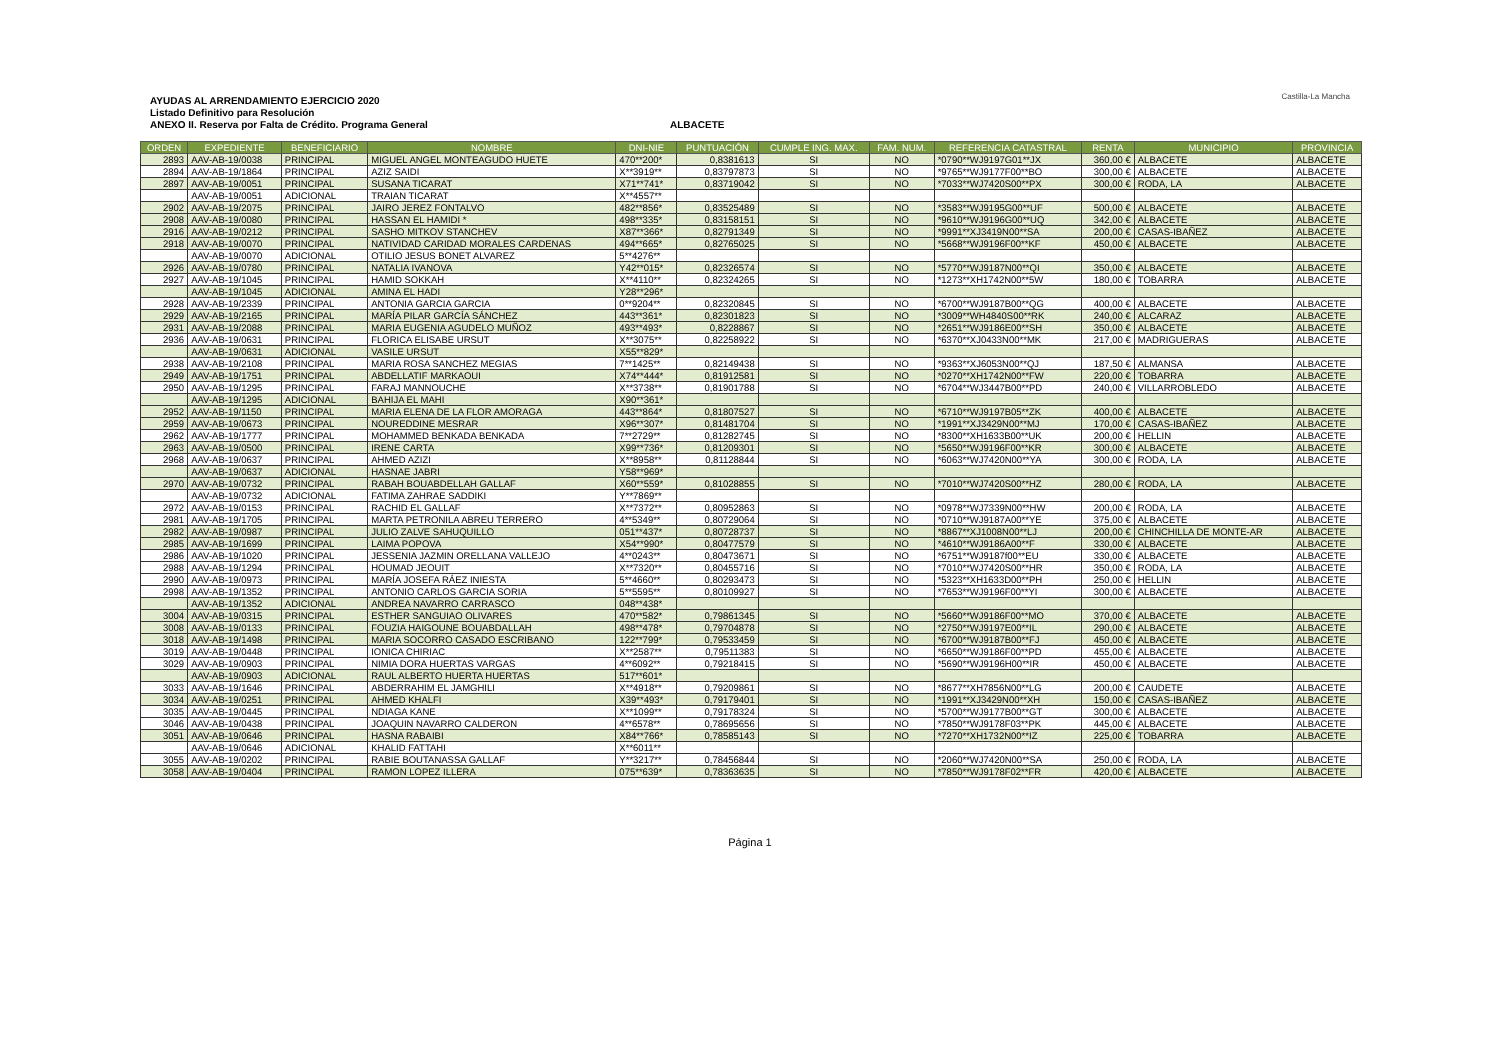AYUDAS AL ARRENDAMIENTO EJERCICIO 2020
Listado Definitivo para Resolución
ANEXO II. Reserva por Falta de Crédito. Programa General
ALBACETE
Castilla-La Mancha
| ORDEN | EXPEDIENTE | BENEFICIARIO | NOMBRE | DNI-NIE | PUNTUACIÓN | CUMPLE ING. MAX. | FAM. NUM. | REFERENCIA CATASTRAL | RENTA | MUNICIPIO | PROVINCIA |
| --- | --- | --- | --- | --- | --- | --- | --- | --- | --- | --- | --- |
| 2893 | AAV-AB-19/0038 | PRINCIPAL | MIGUEL ANGEL MONTEAGUDO HUETE | 470**200* | 0,8381613 | SI | NO | *0790**WJ9197G01**JX | 360,00 € | ALBACETE | ALBACETE |
| 2894 | AAV-AB-19/1864 | PRINCIPAL | AZIZ SAIDI | X**3919** | 0,83797873 | SI | NO | *9765**WJ9177F00**BO | 300,00 € | ALBACETE | ALBACETE |
| 2897 | AAV-AB-19/0051 | PRINCIPAL | SUSANA TICARAT | X71**741* | 0,83719042 | SI | NO | *7033**WJ7420S00**PX | 300,00 € | RODA, LA | ALBACETE |
| | AAV-AB-19/0051 | ADICIONAL | TRAIAN TICARAT | X**4557** | | | | | | | |
| 2902 | AAV-AB-19/2075 | PRINCIPAL | JAIRO JEREZ FONTALVO | 482**856* | 0,83525489 | SI | NO | *3583**WJ9195G00**UF | 500,00 € | ALBACETE | ALBACETE |
| 2908 | AAV-AB-19/0080 | PRINCIPAL | HASSAN EL HAMIDI * | 498**335* | 0,83158151 | SI | NO | *9610**WJ9196G00**UQ | 342,00 € | ALBACETE | ALBACETE |
| 2916 | AAV-AB-19/0212 | PRINCIPAL | SASHO MITKOV STANCHEV | X87**366* | 0,82791349 | SI | NO | *9991**XJ3419N00**SA | 200,00 € | CASAS-IBAÑEZ | ALBACETE |
| 2918 | AAV-AB-19/0070 | PRINCIPAL | NATIVIDAD CARIDAD MORALES CARDENAS | 494**665* | 0,82765025 | SI | NO | *5668**WJ9196F00**KF | 450,00 € | ALBACETE | ALBACETE |
| | AAV-AB-19/0070 | ADICIONAL | OTILIO JESUS BONET ALVAREZ | 5**4276** | | | | | | | |
| 2926 | AAV-AB-19/0780 | PRINCIPAL | NATALIA IVANOVA | Y42**015* | 0,82326574 | SI | NO | *5770**WJ9187N00**QI | 350,00 € | ALBACETE | ALBACETE |
| 2927 | AAV-AB-19/1045 | PRINCIPAL | HAMID SOKKAH | X**4110** | 0,82324265 | SI | NO | *1273**XH1742N00**5W | 180,00 € | TOBARRA | ALBACETE |
| | AAV-AB-19/1045 | ADICIONAL | AMINA EL HADI | Y28**296* | | | | | | | |
| 2928 | AAV-AB-19/2339 | PRINCIPAL | ANTONIA GARCIA GARCIA | 0**9204** | 0,82320845 | SI | NO | *6700**WJ9187B00**QG | 400,00 € | ALBACETE | ALBACETE |
| 2929 | AAV-AB-19/2165 | PRINCIPAL | MARÍA PILAR GARCÍA SÁNCHEZ | 443**361* | 0,82301823 | SI | NO | *3009**WH4840S00**RK | 240,00 € | ALCARAZ | ALBACETE |
| 2931 | AAV-AB-19/2088 | PRINCIPAL | MARIA EUGENIA AGUDELO MUÑOZ | 493**493* | 0,8228867 | SI | NO | *2651**WJ9186E00**SH | 350,00 € | ALBACETE | ALBACETE |
| 2936 | AAV-AB-19/0631 | PRINCIPAL | FLORICA ELISABE URSUT | X**3075** | 0,82258922 | SI | NO | *6370**XJ0433N00**MK | 217,00 € | MADRIGUERAS | ALBACETE |
| | AAV-AB-19/0631 | ADICIONAL | VASILE URSUT | X55**829* | | | | | | | |
| 2938 | AAV-AB-19/2108 | PRINCIPAL | MARIA ROSA SANCHEZ MEGIAS | 7**1425** | 0,82149438 | SI | NO | *9363**XJ6053N00**QJ | 187,50 € | ALMANSA | ALBACETE |
| 2949 | AAV-AB-19/1751 | PRINCIPAL | ABDELLATIF MARKAOUI | X74**444* | 0,81912581 | SI | NO | *0270**XH1742N00**FW | 220,00 € | TOBARRA | ALBACETE |
| 2950 | AAV-AB-19/1295 | PRINCIPAL | FARAJ MANNOUCHE | X**3738** | 0,81901788 | SI | NO | *6704**WJ3447B00**PD | 240,00 € | VILLARROBLEDO | ALBACETE |
| | AAV-AB-19/1295 | ADICIONAL | BAHIJA EL MAHI | X90**361* | | | | | | | |
| 2952 | AAV-AB-19/1150 | PRINCIPAL | MARIA ELENA DE LA FLOR AMORAGA | 443**864* | 0,81807527 | SI | NO | *6710**WJ9197B05**ZK | 400,00 € | ALBACETE | ALBACETE |
| 2959 | AAV-AB-19/0673 | PRINCIPAL | NOUREDDINE MESRAR | X96**307* | 0,81481704 | SI | NO | *1991**XJ3429N00**MJ | 170,00 € | CASAS-IBAÑEZ | ALBACETE |
| 2962 | AAV-AB-19/1777 | PRINCIPAL | MOHAMMED BENKADA BENKADA | 7**2729** | 0,81282745 | SI | NO | *8300**XH1633B00**UK | 200,00 € | HELLIN | ALBACETE |
| 2963 | AAV-AB-19/0500 | PRINCIPAL | IRENE CARTA | X99**736* | 0,81209301 | SI | NO | *5650**WJ9196F00**KR | 300,00 € | ALBACETE | ALBACETE |
| 2968 | AAV-AB-19/0637 | PRINCIPAL | AHMED AZIZI | X**8958** | 0,81128844 | SI | NO | *6063**WJ7420N00**YA | 300,00 € | RODA, LA | ALBACETE |
| | AAV-AB-19/0637 | ADICIONAL | HASNAE JABRI | Y58**969* | | | | | | | |
| 2970 | AAV-AB-19/0732 | PRINCIPAL | RABAH BOUABDELLAH GALLAF | X60**559* | 0,81028855 | SI | NO | *7010**WJ7420S00**HZ | 280,00 € | RODA, LA | ALBACETE |
| | AAV-AB-19/0732 | ADICIONAL | FATIMA ZAHRAE SADDIKI | Y**7869** | | | | | | | |
| 2972 | AAV-AB-19/0153 | PRINCIPAL | RACHID EL GALLAF | X**7372** | 0,80952863 | SI | NO | *0978**WJ7339N00**HW | 200,00 € | RODA, LA | ALBACETE |
| 2981 | AAV-AB-19/1705 | PRINCIPAL | MARTA PETRONILA ABREU TERRERO | 4**5349** | 0,80729064 | SI | NO | *0710**WJ9187A00**YE | 375,00 € | ALBACETE | ALBACETE |
| 2982 | AAV-AB-19/0987 | PRINCIPAL | JULIO ZALVE SAHUQUILLO | 051**437* | 0,80728737 | SI | NO | *8867**XJ1008N00**LJ | 200,00 € | CHINCHILLA DE MONTE-AR | ALBACETE |
| 2985 | AAV-AB-19/1699 | PRINCIPAL | LAIMA POPOVA | X54**990* | 0,80477579 | SI | NO | *4610**WJ9186A00**F | 330,00 € | ALBACETE | ALBACETE |
| 2986 | AAV-AB-19/1020 | PRINCIPAL | JESSENIA JAZMIN ORELLANA VALLEJO | 4**0243** | 0,80473671 | SI | NO | *6751**WJ9187f00**EU | 330,00 € | ALBACETE | ALBACETE |
| 2988 | AAV-AB-19/1294 | PRINCIPAL | HOUMAD JEOUIT | X**7320** | 0,80455716 | SI | NO | *7010**WJ7420S00**HR | 350,00 € | RODA, LA | ALBACETE |
| 2990 | AAV-AB-19/0973 | PRINCIPAL | MARÍA JOSEFA RÁEZ INIESTA | 5**4660** | 0,80293473 | SI | NO | *5323**XH1633D00**PH | 250,00 € | HELLIN | ALBACETE |
| 2998 | AAV-AB-19/1352 | PRINCIPAL | ANTONIO CARLOS GARCIA SORIA | 5**5595** | 0,80109927 | SI | NO | *7653**WJ9196F00**YI | 300,00 € | ALBACETE | ALBACETE |
| | AAV-AB-19/1352 | ADICIONAL | ANDREA NAVARRO CARRASCO | 048**438* | | | | | | | |
| 3004 | AAV-AB-19/0315 | PRINCIPAL | ESTHER SANGUIAO OLIVARES | 470**582* | 0,79861345 | SI | NO | *5660**WJ9186F00**MO | 370,00 € | ALBACETE | ALBACETE |
| 3008 | AAV-AB-19/0133 | PRINCIPAL | FOUZIA HAIGOUNE BOUABDALLAH | 498**478* | 0,79704878 | SI | NO | *2750**WJ9197E00**IL | 290,00 € | ALBACETE | ALBACETE |
| 3018 | AAV-AB-19/1498 | PRINCIPAL | MARIA SOCORRO CASADO ESCRIBANO | 122**799* | 0,79533459 | SI | NO | *6700**WJ9187B00**FJ | 450,00 € | ALBACETE | ALBACETE |
| 3019 | AAV-AB-19/0448 | PRINCIPAL | IONICA CHIRIAC | X**2587** | 0,79511383 | SI | NO | *6650**WJ9186F00**PD | 455,00 € | ALBACETE | ALBACETE |
| 3029 | AAV-AB-19/0903 | PRINCIPAL | NIMIA DORA HUERTAS VARGAS | 4**6092** | 0,79218415 | SI | NO | *5690**WJ9196H00**IR | 450,00 € | ALBACETE | ALBACETE |
| | AAV-AB-19/0903 | ADICIONAL | RAUL ALBERTO HUERTA HUERTAS | 517**601* | | | | | | | |
| 3033 | AAV-AB-19/1646 | PRINCIPAL | ABDERRAHIM EL JAMGHILI | X**4918** | 0,79209861 | SI | NO | *8677**XH7856N00**LG | 200,00 € | CAUDETE | ALBACETE |
| 3034 | AAV-AB-19/0251 | PRINCIPAL | AHMED KHALFI | X39**493* | 0,79179401 | SI | NO | *1991**XJ3429N00**XH | 150,00 € | CASAS-IBAÑEZ | ALBACETE |
| 3035 | AAV-AB-19/0445 | PRINCIPAL | NDIAGA KANE | X**1099** | 0,79178324 | SI | NO | *5700**WJ9177B00**GT | 300,00 € | ALBACETE | ALBACETE |
| 3046 | AAV-AB-19/0438 | PRINCIPAL | JOAQUIN NAVARRO CALDERON | 4**6578** | 0,78695656 | SI | NO | *7850**WJ9178F03**PK | 445,00 € | ALBACETE | ALBACETE |
| 3051 | AAV-AB-19/0646 | PRINCIPAL | HASNA RABAIBI | X84**766* | 0,78585143 | SI | NO | *7270**XH1732N00**IZ | 225,00 € | TOBARRA | ALBACETE |
| | AAV-AB-19/0646 | ADICIONAL | KHALID FATTAHI | X**6011** | | | | | | | |
| 3055 | AAV-AB-19/0202 | PRINCIPAL | RABIE BOUTANASSA GALLAF | Y**3217** | 0,78456844 | SI | NO | *2060**WJ7420N00**SA | 250,00 € | RODA, LA | ALBACETE |
| 3058 | AAV-AB-19/0404 | PRINCIPAL | RAMON LOPEZ ILLERA | 075**639* | 0,78363635 | SI | NO | *7850**WJ9178F02**FR | 420,00 € | ALBACETE | ALBACETE |
Página 1